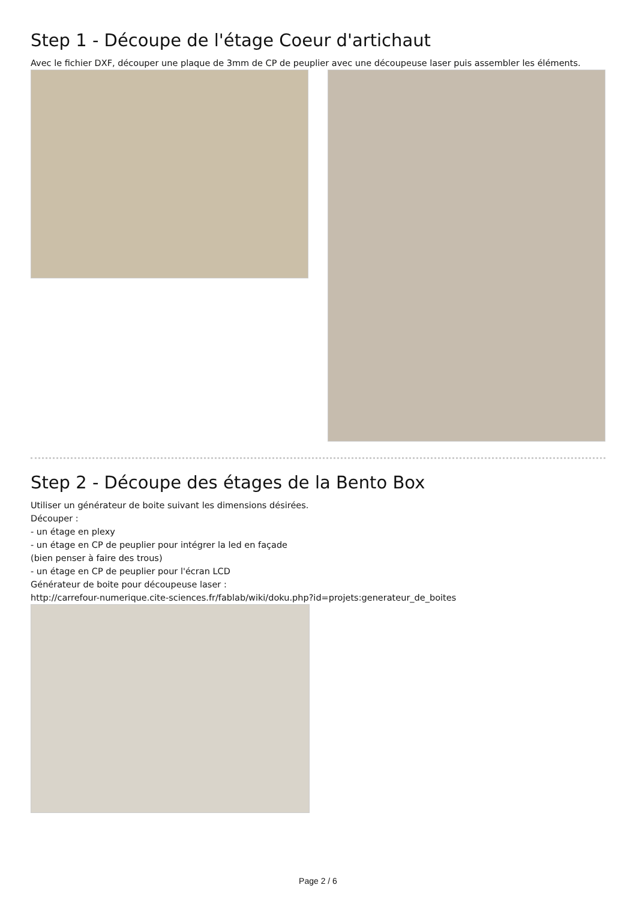Step 1 - Découpe de l'étage Coeur d'artichaut
Avec le fichier DXF, découper une plaque de 3mm de CP de peuplier avec une découpeuse laser puis assembler les éléments.
Step 2 - Découpe des étages de la Bento Box
Utiliser un générateur de boite suivant les dimensions désirées.
Découper :
- un étage en plexy
- un étage en CP de peuplier pour intégrer la led en façade
(bien penser à faire des trous)
- un étage en CP de peuplier pour l'écran LCD
Générateur de boite pour découpeuse laser :
http://carrefour-numerique.cite-sciences.fr/fablab/wiki/doku.php?id=projets:generateur_de_boites
Page 2 / 6